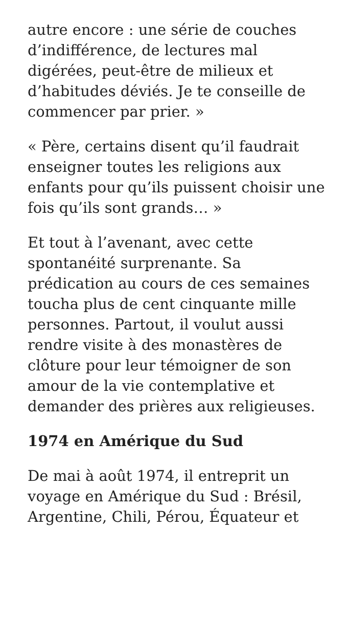autre encore : une série de couches d’indifférence, de lectures mal digérées, peut-être de milieux et d’habitudes déviés. Je te conseille de commencer par prier. »
« Père, certains disent qu’il faudrait enseigner toutes les religions aux enfants pour qu’ils puissent choisir une fois qu’ils sont grands… »
Et tout à l’avenant, avec cette spontanéité surprenante. Sa prédication au cours de ces semaines toucha plus de cent cinquante mille personnes. Partout, il voulut aussi rendre visite à des monastères de clôture pour leur témoigner de son amour de la vie contemplative et demander des prières aux religieuses.
1974 en Amérique du Sud
De mai à août 1974, il entreprit un voyage en Amérique du Sud : Brésil, Argentine, Chili, Pérou, Équateur et